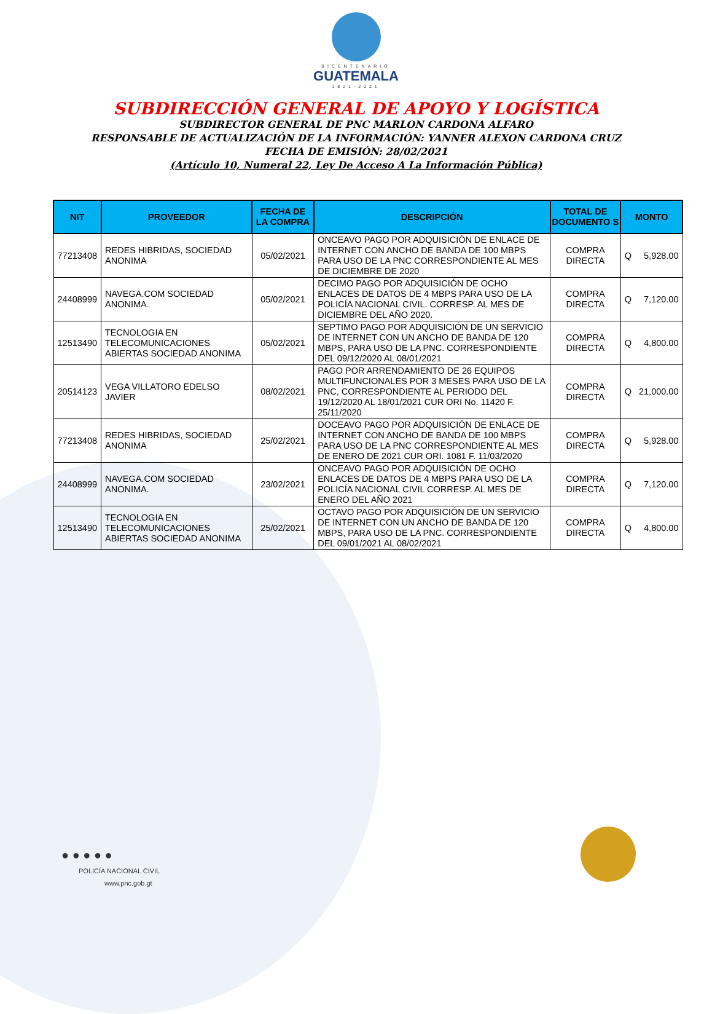BICENTENARIO
GUATEMALA
1821-2021
SUBDIRECCIÓN GENERAL DE APOYO Y LOGÍSTICA
SUBDIRECTOR GENERAL DE PNC MARLON CARDONA ALFARO
RESPONSABLE DE ACTUALIZACIÓN DE LA INFORMACIÓN: YANNER ALEXON CARDONA CRUZ
FECHA DE EMISIÓN: 28/02/2021
(Artículo 10, Numeral 22, Ley De Acceso A La Información Pública)
| NIT | PROVEEDOR | FECHA DE LA COMPRA | DESCRIPCIÓN | TOTAL DE DOCUMENTO S | MONTO | |
| --- | --- | --- | --- | --- | --- | --- |
| 77213408 | REDES HIBRIDAS, SOCIEDAD ANONIMA | 05/02/2021 | ONCEAVO PAGO POR ADQUISICIÓN DE ENLACE DE INTERNET CON ANCHO DE BANDA DE 100 MBPS PARA USO DE LA PNC CORRESPONDIENTE AL MES DE DICIEMBRE DE 2020 | COMPRA DIRECTA | Q | 5,928.00 |
| 24408999 | NAVEGA.COM SOCIEDAD ANONIMA. | 05/02/2021 | DECIMO PAGO POR ADQUISICIÓN DE OCHO ENLACES DE DATOS DE 4 MBPS PARA USO DE LA POLICÍA NACIONAL CIVIL. CORRESP. AL MES DE DICIEMBRE DEL AÑO 2020. | COMPRA DIRECTA | Q | 7,120.00 |
| 12513490 | TECNOLOGIA EN TELECOMUNICACIONES ABIERTAS SOCIEDAD ANONIMA | 05/02/2021 | SEPTIMO PAGO POR ADQUISICIÓN DE UN SERVICIO DE INTERNET CON UN ANCHO DE BANDA DE 120 MBPS, PARA USO DE LA PNC. CORRESPONDIENTE DEL 09/12/2020 AL 08/01/2021 | COMPRA DIRECTA | Q | 4,800.00 |
| 20514123 | VEGA VILLATORO EDELSO JAVIER | 08/02/2021 | PAGO POR ARRENDAMIENTO DE 26 EQUIPOS MULTIFUNCIONALES POR 3 MESES PARA USO DE LA PNC, CORRESPONDIENTE AL PERIODO DEL 19/12/2020 AL 18/01/2021 CUR ORI No. 11420 F. 25/11/2020 | COMPRA DIRECTA | Q | 21,000.00 |
| 77213408 | REDES HIBRIDAS, SOCIEDAD ANONIMA | 25/02/2021 | DOCEAVO PAGO POR ADQUISICIÓN DE ENLACE DE INTERNET CON ANCHO DE BANDA DE 100 MBPS PARA USO DE LA PNC CORRESPONDIENTE AL MES DE ENERO DE 2021 CUR ORI. 1081 F. 11/03/2020 | COMPRA DIRECTA | Q | 5,928.00 |
| 24408999 | NAVEGA.COM SOCIEDAD ANONIMA. | 23/02/2021 | ONCEAVO PAGO POR ADQUISICIÓN DE OCHO ENLACES DE DATOS DE 4 MBPS PARA USO DE LA POLICÍA NACIONAL CIVIL CORRESP. AL MES DE ENERO DEL AÑO 2021 | COMPRA DIRECTA | Q | 7,120.00 |
| 12513490 | TECNOLOGIA EN TELECOMUNICACIONES ABIERTAS SOCIEDAD ANONIMA | 25/02/2021 | OCTAVO PAGO POR ADQUISICIÓN DE UN SERVICIO DE INTERNET CON UN ANCHO DE BANDA DE 120 MBPS, PARA USO DE LA PNC. CORRESPONDIENTE DEL 09/01/2021 AL 08/02/2021 | COMPRA DIRECTA | Q | 4,800.00 |
● ● ● ● ●
POLICÍA NACIONAL CIVIL
www.pnc.gob.gt